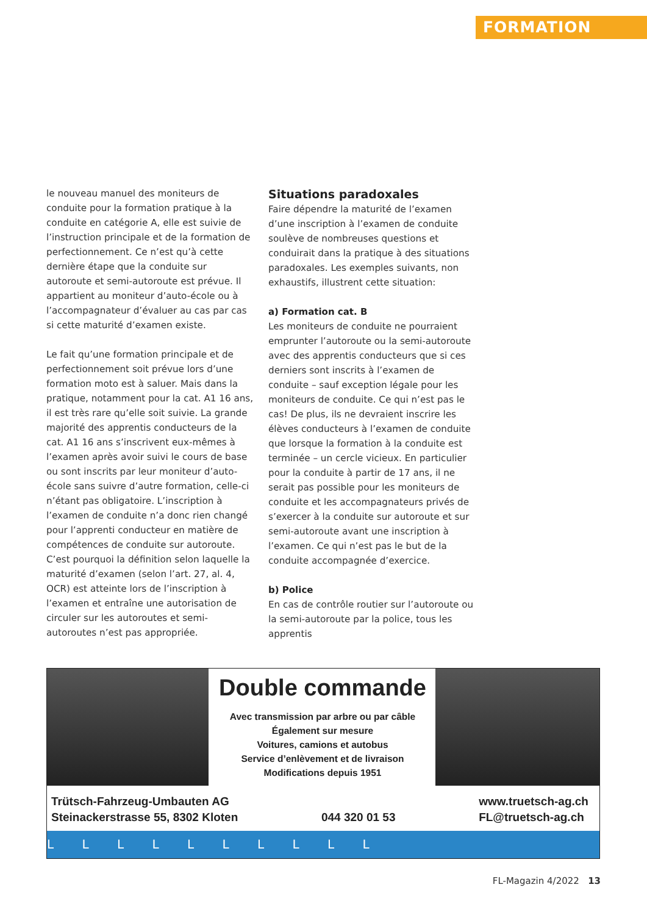FORMATION
le nouveau manuel des moniteurs de conduite pour la formation pratique à la conduite en catégorie A, elle est suivie de l’instruction principale et de la formation de perfectionnement. Ce n’est qu’à cette dernière étape que la conduite sur autoroute et semi-autoroute est prévue. Il appartient au moniteur d’auto-école ou à l’accompagnateur d’évaluer au cas par cas si cette maturité d’examen existe.
Le fait qu’une formation principale et de perfectionnement soit prévue lors d’une formation moto est à saluer. Mais dans la pratique, notamment pour la cat. A1 16 ans, il est très rare qu’elle soit suivie. La grande majorité des apprentis conducteurs de la cat. A1 16 ans s’inscrivent eux-mêmes à l’examen après avoir suivi le cours de base ou sont inscrits par leur moniteur d’auto-école sans suivre d’autre formation, celle-ci n’étant pas obligatoire. L’inscription à l’examen de conduite n’a donc rien changé pour l’apprenti conducteur en matière de compétences de conduite sur autoroute. C’est pourquoi la définition selon laquelle la maturité d’examen (selon l’art. 27, al. 4, OCR) est atteinte lors de l’inscription à l’examen et entraîne une autorisation de circuler sur les autoroutes et semi-autoroutes n’est pas appropriée.
Situations paradoxales
Faire dépendre la maturité de l’examen d’une inscription à l’examen de conduite soulève de nombreuses questions et conduirait dans la pratique à des situations paradoxales. Les exemples suivants, non exhaustifs, illustrent cette situation:
a) Formation cat. B
Les moniteurs de conduite ne pourraient emprunter l’autoroute ou la semi-autoroute avec des apprentis conducteurs que si ces derniers sont inscrits à l’examen de conduite – sauf exception légale pour les moniteurs de conduite. Ce qui n’est pas le cas! De plus, ils ne devraient inscrire les élèves conducteurs à l’examen de conduite que lorsque la formation à la conduite est terminée – un cercle vicieux. En particulier pour la conduite à partir de 17 ans, il ne serait pas possible pour les moniteurs de conduite et les accompagnateurs privés de s’exercer à la conduite sur autoroute et sur semi-autoroute avant une inscription à l’examen. Ce qui n’est pas le but de la conduite accompagnée d’exercice.
b) Police
En cas de contrôle routier sur l’autoroute ou la semi-autoroute par la police, tous les apprentis
Double commande
Avec transmission par arbre ou par câble
Également sur mesure
Voitures, camions et autobus
Service d’enlèvement et de livraison
Modifications depuis 1951
Trütsch-Fahrzeug-Umbauten AG
Steinackerstrasse 55, 8302 Kloten
044 320 01 53
www.truetsch-ag.ch
FL@truetsch-ag.ch
L L L L L L L L L L
FL-Magazin 4/2022 13